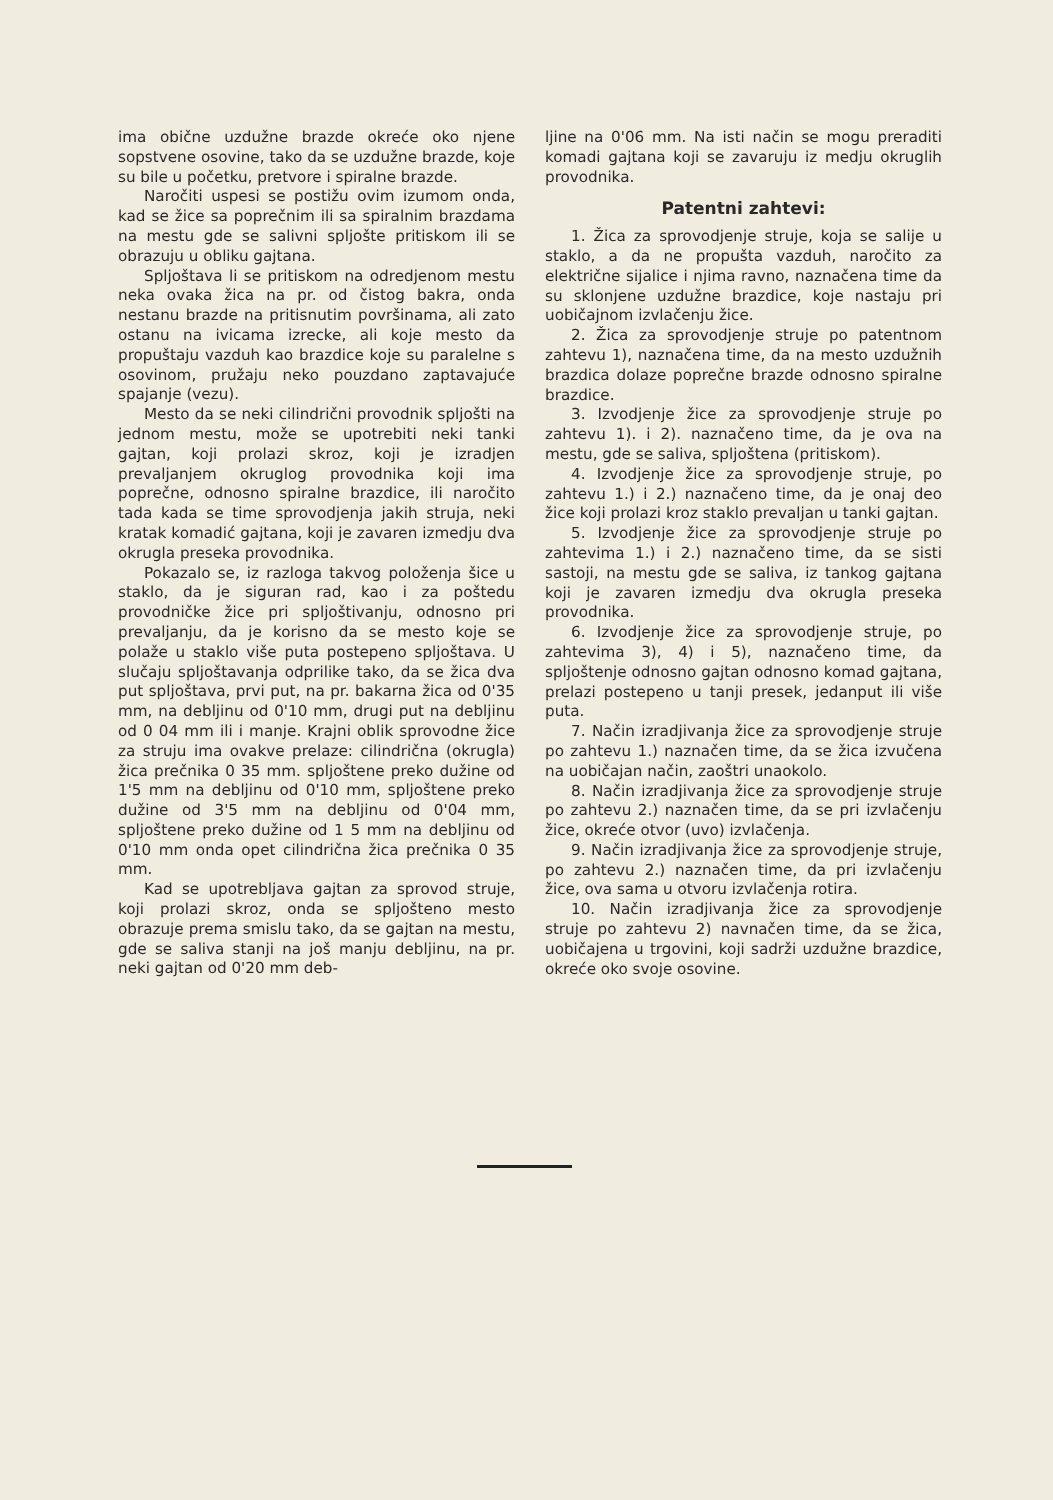ima obične uzdužne brazde okreće oko njene sopstvene osovine, tako da se uzdužne brazde, koje su bile u početku, pretvore i spiralne brazde.
Naročiti uspesi se postižu ovim izumom onda, kad se žice sa poprečnim ili sa spiralnim brazdama na mestu gde se salivni spljošte pritiskom ili se obrazuju u obliku gajtana.
Spljoštava li se pritiskom na odredjenom mestu neka ovaka žica na pr. od čistog bakra, onda nestanu brazde na pritisnutim površinama, ali zato ostanu na ivicama izrecke, ali koje mesto da propuštaju vazduh kao brazdice koje su paralelne s osovinom, pružaju neko pouzdano zaptavajuće spajanje (vezu).
Mesto da se neki cilindrični provodnik spljošti na jednom mestu, može se upotrebiti neki tanki gajtan, koji prolazi skroz, koji je izradjen prevaljanjem okruglog provodnika koji ima poprečne, odnosno spiralne brazdice, ili naročito tada kada se time sprovodjenja jakih struja, neki kratak komadić gajtana, koji je zavaren izmedju dva okrugla preseka provodnika.
Pokazalo se, iz razloga takvog položenja šice u staklo, da je siguran rad, kao i za poštedu provodničke žice pri spljoštivanju, odnosno pri prevaljanju, da je korisno da se mesto koje se polaže u staklo više puta postepeno spljoštava. U slučaju spljoštavanja odprilike tako, da se žica dva put spljoštava, prvi put, na pr. bakarna žica od 0'35 mm, na debljinu od 0'10 mm, drugi put na debljinu od 0 04 mm ili i manje. Krajni oblik sprovodne žice za struju ima ovakve prelaze: cilindrična (okrugla) žica prečnika 0 35 mm. spljoštene preko dužine od 1'5 mm na debljinu od 0'10 mm, spljoštene preko dužine od 3'5 mm na debljinu od 0'04 mm, spljoštene preko dužine od 1 5 mm na debljinu od 0'10 mm onda opet cilindrična žica prečnika 0 35 mm.
Kad se upotrebljava gajtan za sprovod struje, koji prolazi skroz, onda se spljošteno mesto obrazuje prema smislu tako, da se gajtan na mestu, gde se saliva stanji na još manju debljinu, na pr. neki gajtan od 0'20 mm deb-
ljine na 0'06 mm. Na isti način se mogu preraditi komadi gajtana koji se zavaruju iz medju okruglih provodnika.
Patentni zahtevi:
1. Žica za sprovodjenje struje, koja se salije u staklo, a da ne propušta vazduh, naročito za električne sijalice i njima ravno, naznačena time da su sklonjene uzdužne brazdice, koje nastaju pri uobičajnom izvlačenju žice.
2. Žica za sprovodjenje struje po patentnom zahtevu 1), naznačena time, da na mesto uzdužnih brazdica dolaze poprečne brazde odnosno spiralne brazdice.
3. Izvodjenje žice za sprovodjenje struje po zahtevu 1). i 2). naznačeno time, da je ova na mestu, gde se saliva, spljoštena (pritiskom).
4. Izvodjenje žice za sprovodjenje struje, po zahtevu 1.) i 2.) naznačeno time, da je onaj deo žice koji prolazi kroz staklo prevaljan u tanki gajtan.
5. Izvodjenje žice za sprovodjenje struje po zahtevima 1.) i 2.) naznačeno time, da se sisti sastoji, na mestu gde se saliva, iz tankog gajtana koji je zavaren izmedju dva okrugla preseka provodnika.
6. Izvodjenje žice za sprovodjenje struje, po zahtevima 3), 4) i 5), naznačeno time, da spljoštenje odnosno gajtan odnosno komad gajtana, prelazi postepeno u tanji presek, jedanput ili više puta.
7. Način izradjivanja žice za sprovodjenje struje po zahtevu 1.) naznačen time, da se žica izvučena na uobičajan način, zaoštri unaokolo.
8. Način izradjivanja žice za sprovodjenje struje po zahtevu 2.) naznačen time, da se pri izvlačenju žice, okreće otvor (uvo) izvlačenja.
9. Način izradjivanja žice za sprovodjenje struje, po zahtevu 2.) naznačen time, da pri izvlačenju žice, ova sama u otvoru izvlačenja rotira.
10. Način izradjivanja žice za sprovodjenje struje po zahtevu 2) navnačen time, da se žica, uobičajena u trgovini, koji sadrži uzdužne brazdice, okreće oko svoje osovine.